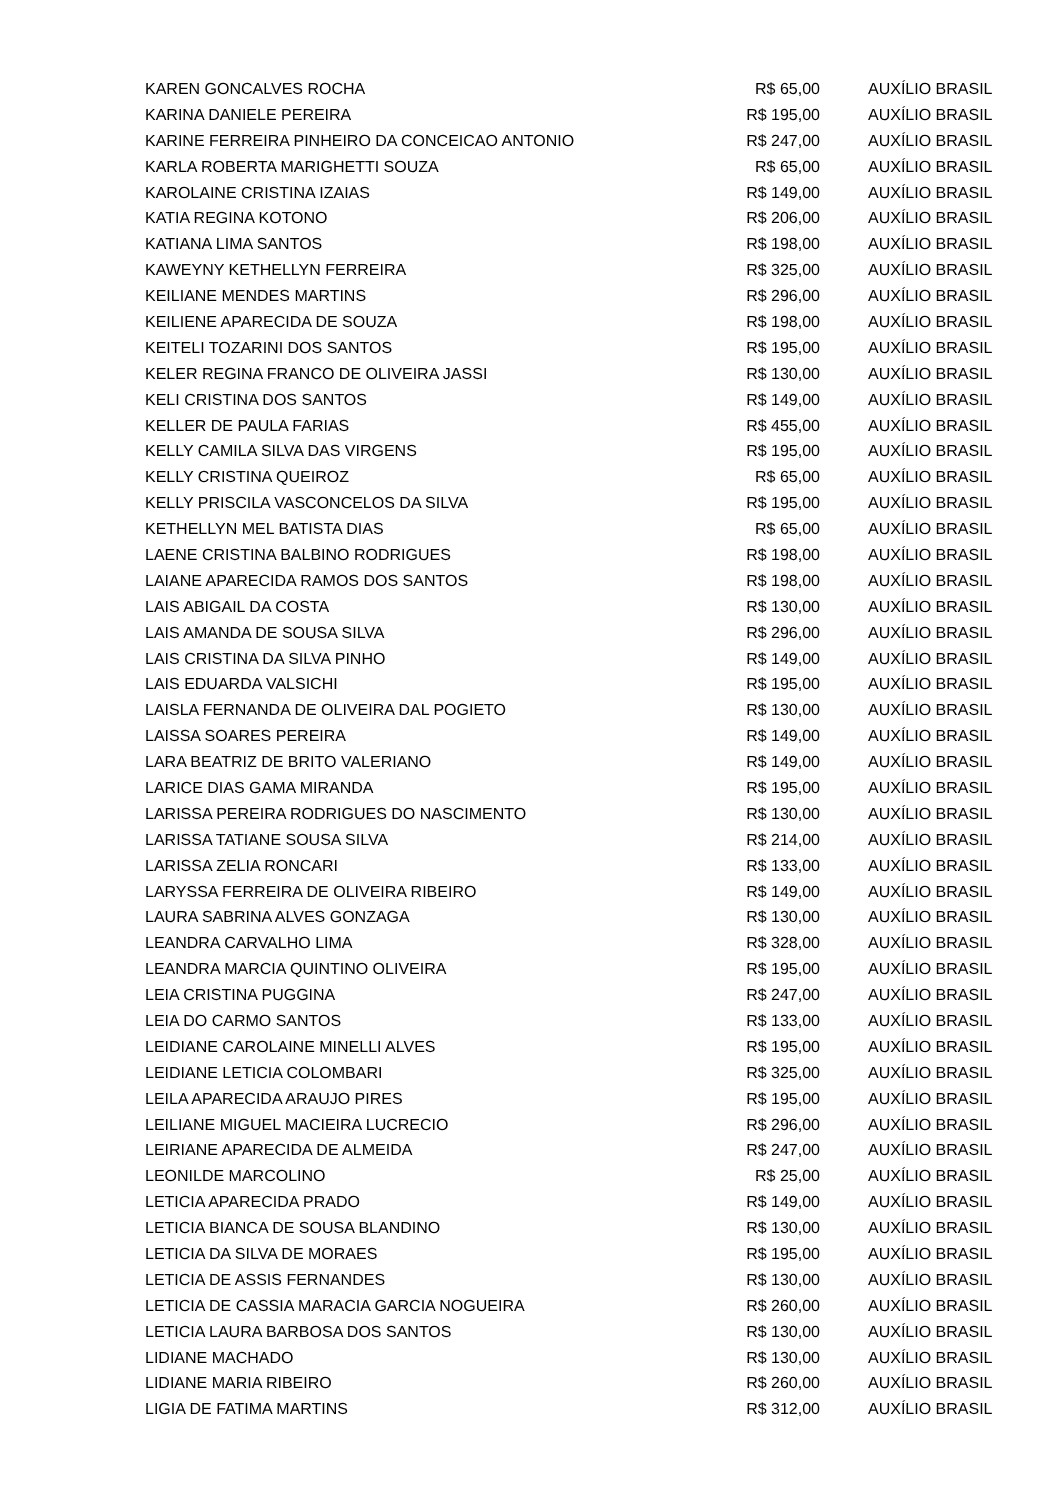| KAREN GONCALVES ROCHA | R$ 65,00 | AUXÍLIO BRASIL |
| KARINA DANIELE PEREIRA | R$ 195,00 | AUXÍLIO BRASIL |
| KARINE FERREIRA PINHEIRO DA CONCEICAO ANTONIO | R$ 247,00 | AUXÍLIO BRASIL |
| KARLA ROBERTA MARIGHETTI SOUZA | R$ 65,00 | AUXÍLIO BRASIL |
| KAROLAINE CRISTINA IZAIAS | R$ 149,00 | AUXÍLIO BRASIL |
| KATIA REGINA KOTONO | R$ 206,00 | AUXÍLIO BRASIL |
| KATIANA LIMA SANTOS | R$ 198,00 | AUXÍLIO BRASIL |
| KAWEYNY KETHELLYN FERREIRA | R$ 325,00 | AUXÍLIO BRASIL |
| KEILIANE MENDES MARTINS | R$ 296,00 | AUXÍLIO BRASIL |
| KEILIENE APARECIDA DE SOUZA | R$ 198,00 | AUXÍLIO BRASIL |
| KEITELI TOZARINI DOS SANTOS | R$ 195,00 | AUXÍLIO BRASIL |
| KELER REGINA FRANCO DE OLIVEIRA JASSI | R$ 130,00 | AUXÍLIO BRASIL |
| KELI CRISTINA DOS SANTOS | R$ 149,00 | AUXÍLIO BRASIL |
| KELLER DE PAULA FARIAS | R$ 455,00 | AUXÍLIO BRASIL |
| KELLY CAMILA SILVA DAS VIRGENS | R$ 195,00 | AUXÍLIO BRASIL |
| KELLY CRISTINA QUEIROZ | R$ 65,00 | AUXÍLIO BRASIL |
| KELLY PRISCILA VASCONCELOS DA SILVA | R$ 195,00 | AUXÍLIO BRASIL |
| KETHELLYN MEL BATISTA DIAS | R$ 65,00 | AUXÍLIO BRASIL |
| LAENE CRISTINA BALBINO RODRIGUES | R$ 198,00 | AUXÍLIO BRASIL |
| LAIANE APARECIDA RAMOS DOS SANTOS | R$ 198,00 | AUXÍLIO BRASIL |
| LAIS ABIGAIL DA COSTA | R$ 130,00 | AUXÍLIO BRASIL |
| LAIS AMANDA DE SOUSA SILVA | R$ 296,00 | AUXÍLIO BRASIL |
| LAIS CRISTINA DA SILVA PINHO | R$ 149,00 | AUXÍLIO BRASIL |
| LAIS EDUARDA VALSICHI | R$ 195,00 | AUXÍLIO BRASIL |
| LAISLA FERNANDA DE OLIVEIRA DAL POGIETO | R$ 130,00 | AUXÍLIO BRASIL |
| LAISSA SOARES PEREIRA | R$ 149,00 | AUXÍLIO BRASIL |
| LARA BEATRIZ DE BRITO VALERIANO | R$ 149,00 | AUXÍLIO BRASIL |
| LARICE DIAS GAMA MIRANDA | R$ 195,00 | AUXÍLIO BRASIL |
| LARISSA PEREIRA RODRIGUES DO NASCIMENTO | R$ 130,00 | AUXÍLIO BRASIL |
| LARISSA TATIANE SOUSA SILVA | R$ 214,00 | AUXÍLIO BRASIL |
| LARISSA ZELIA RONCARI | R$ 133,00 | AUXÍLIO BRASIL |
| LARYSSA FERREIRA DE OLIVEIRA RIBEIRO | R$ 149,00 | AUXÍLIO BRASIL |
| LAURA SABRINA ALVES GONZAGA | R$ 130,00 | AUXÍLIO BRASIL |
| LEANDRA CARVALHO LIMA | R$ 328,00 | AUXÍLIO BRASIL |
| LEANDRA MARCIA QUINTINO OLIVEIRA | R$ 195,00 | AUXÍLIO BRASIL |
| LEIA CRISTINA PUGGINA | R$ 247,00 | AUXÍLIO BRASIL |
| LEIA DO CARMO SANTOS | R$ 133,00 | AUXÍLIO BRASIL |
| LEIDIANE CAROLAINE MINELLI ALVES | R$ 195,00 | AUXÍLIO BRASIL |
| LEIDIANE LETICIA COLOMBARI | R$ 325,00 | AUXÍLIO BRASIL |
| LEILA APARECIDA ARAUJO PIRES | R$ 195,00 | AUXÍLIO BRASIL |
| LEILIANE MIGUEL MACIEIRA LUCRECIO | R$ 296,00 | AUXÍLIO BRASIL |
| LEIRIANE APARECIDA DE ALMEIDA | R$ 247,00 | AUXÍLIO BRASIL |
| LEONILDE MARCOLINO | R$ 25,00 | AUXÍLIO BRASIL |
| LETICIA APARECIDA PRADO | R$ 149,00 | AUXÍLIO BRASIL |
| LETICIA BIANCA DE SOUSA BLANDINO | R$ 130,00 | AUXÍLIO BRASIL |
| LETICIA DA SILVA DE MORAES | R$ 195,00 | AUXÍLIO BRASIL |
| LETICIA DE ASSIS FERNANDES | R$ 130,00 | AUXÍLIO BRASIL |
| LETICIA DE CASSIA MARACIA GARCIA NOGUEIRA | R$ 260,00 | AUXÍLIO BRASIL |
| LETICIA LAURA BARBOSA DOS SANTOS | R$ 130,00 | AUXÍLIO BRASIL |
| LIDIANE MACHADO | R$ 130,00 | AUXÍLIO BRASIL |
| LIDIANE MARIA RIBEIRO | R$ 260,00 | AUXÍLIO BRASIL |
| LIGIA DE FATIMA MARTINS | R$ 312,00 | AUXÍLIO BRASIL |